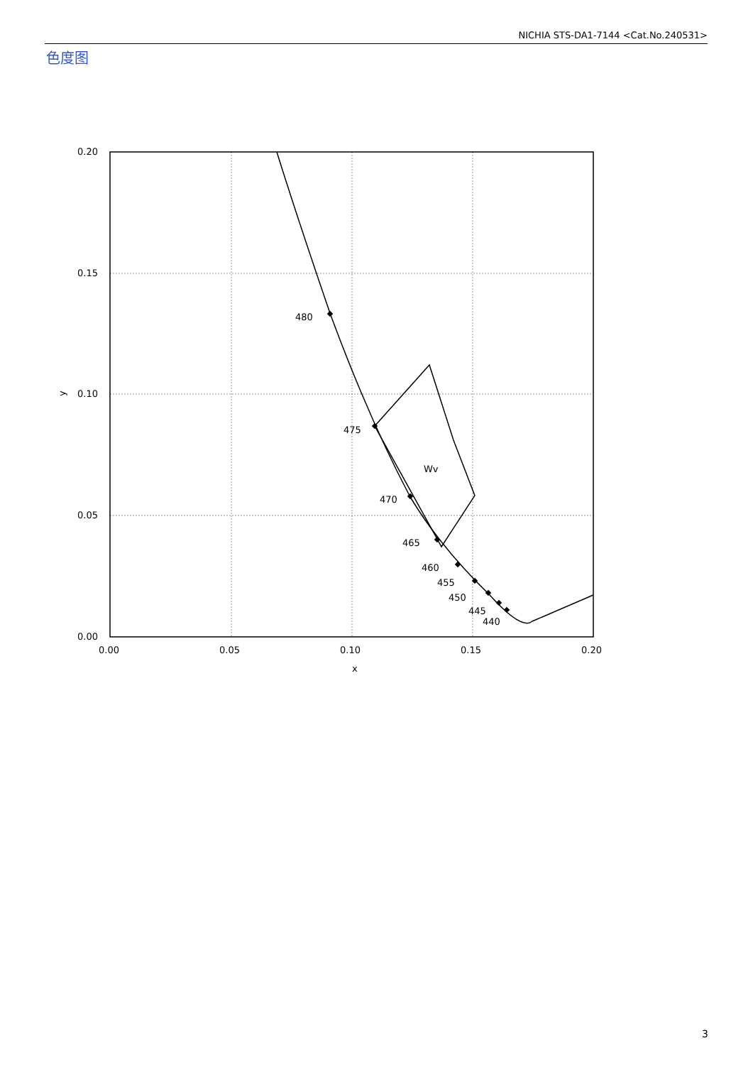NICHIA STS-DA1-7144 <Cat.No.240531>
色度图
480
475
470
465
460
455
450
445
440
Wv
0.20
0.15
0.10
0.05
0.00
0.00
0.05
0.10
0.15
0.20
x
y
3